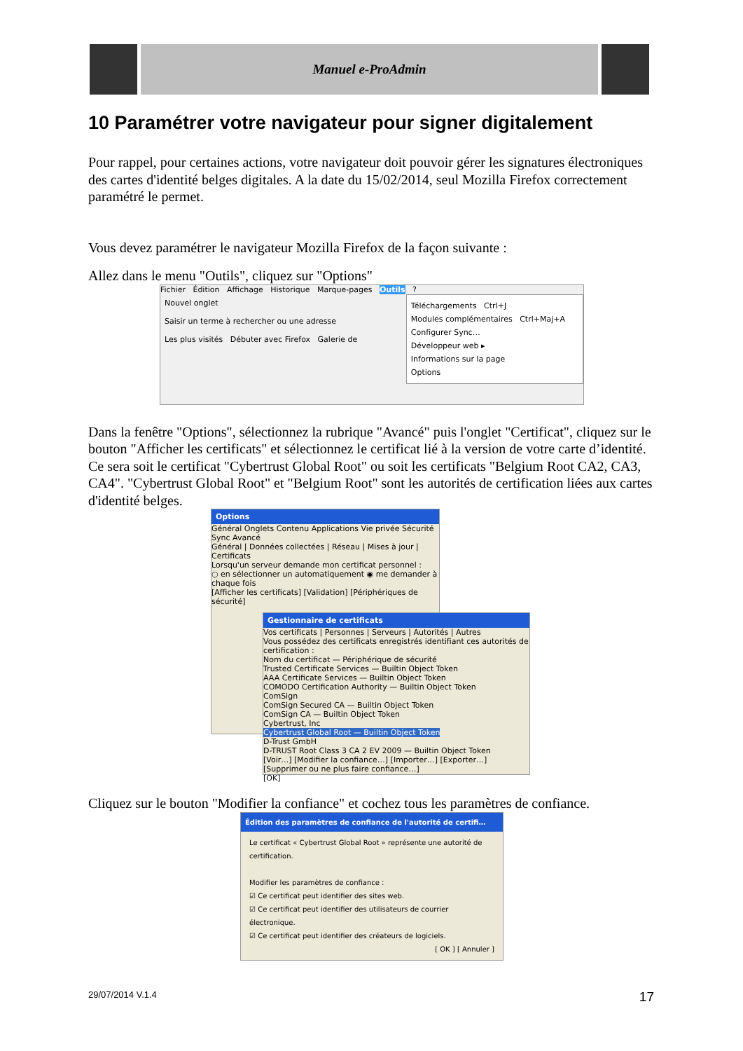Manuel e-ProAdmin
10 Paramétrer votre navigateur pour signer digitalement
Pour rappel, pour certaines actions, votre navigateur doit pouvoir gérer les signatures électroniques des cartes d'identité belges digitales. A la date du 15/02/2014, seul Mozilla Firefox correctement paramétré le permet.
Vous devez paramétrer le navigateur Mozilla Firefox de la façon suivante :
Allez dans le menu "Outils", cliquez sur "Options"
Fichier Édition Affichage Historique Marque-pages Outils ?
Nouvel onglet
Saisir un terme à rechercher ou une adresse
Les plus visités Débuter avec Firefox Galerie de
Téléchargements Ctrl+J
Modules complémentaires Ctrl+Maj+A
Configurer Sync…
Développeur web ▸
Informations sur la page
Options
Dans la fenêtre "Options", sélectionnez la rubrique "Avancé" puis l'onglet "Certificat", cliquez sur le bouton "Afficher les certificats" et sélectionnez le certificat lié à la version de votre carte d’identité. Ce sera soit le certificat "Cybertrust Global Root" ou soit les certificats "Belgium Root CA2, CA3, CA4". "Cybertrust Global Root" et "Belgium Root" sont les autorités de certification liées aux cartes d'identité belges.
Options
Général Onglets Contenu Applications Vie privée Sécurité Sync Avancé
Général | Données collectées | Réseau | Mises à jour | Certificats
Lorsqu'un serveur demande mon certificat personnel :
○ en sélectionner un automatiquement ◉ me demander à chaque fois
[Afficher les certificats] [Validation] [Périphériques de sécurité]
Gestionnaire de certificats
Vos certificats | Personnes | Serveurs | Autorités | Autres
Vous possédez des certificats enregistrés identifiant ces autorités de certification :
Nom du certificat — Périphérique de sécurité
Trusted Certificate Services — Builtin Object Token
AAA Certificate Services — Builtin Object Token
COMODO Certification Authority — Builtin Object Token
ComSign
ComSign Secured CA — Builtin Object Token
ComSign CA — Builtin Object Token
Cybertrust, Inc
Cybertrust Global Root — Builtin Object Token
D-Trust GmbH
D-TRUST Root Class 3 CA 2 EV 2009 — Builtin Object Token
[Voir…] [Modifier la confiance…] [Importer…] [Exporter…] [Supprimer ou ne plus faire confiance…]
[OK]
Cliquez sur le bouton "Modifier la confiance" et cochez tous les paramètres de confiance.
Édition des paramètres de confiance de l'autorité de certifi…
Le certificat « Cybertrust Global Root » représente une autorité de certification.
Modifier les paramètres de confiance :
☑ Ce certificat peut identifier des sites web.
☑ Ce certificat peut identifier des utilisateurs de courrier électronique.
☑ Ce certificat peut identifier des créateurs de logiciels.
[ OK ] [ Annuler ]
29/07/2014 V.1.4 17